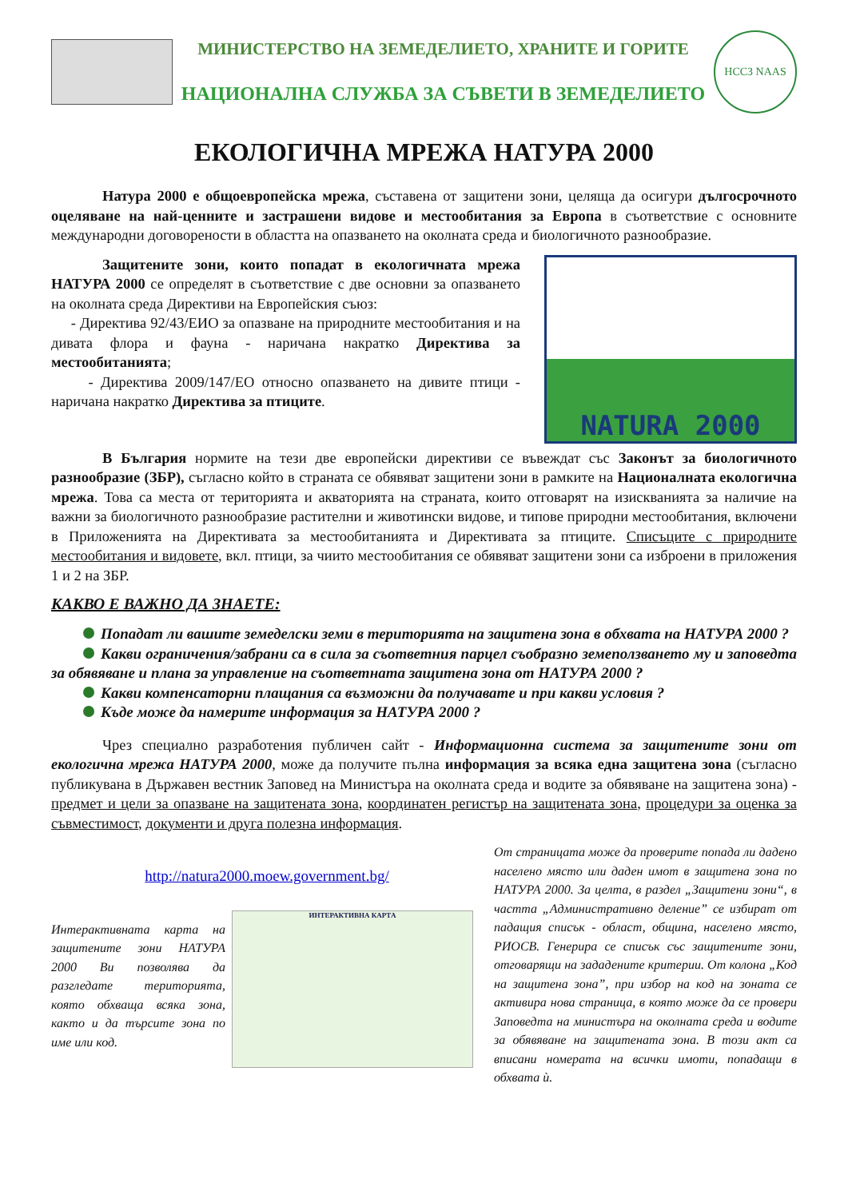МИНИСТЕРСТВО НА ЗЕМЕДЕЛИЕТО, ХРАНИТЕ И ГОРИТЕ
НАЦИОНАЛНА СЛУЖБА ЗА СЪВЕТИ В ЗЕМЕДЕЛИЕТО
НССЗ NAAS
ЕКОЛОГИЧНА МРЕЖА НАТУРА 2000
Натура 2000 е общоевропейска мрежа, съставена от защитени зони, целяща да осигури дългосрочното оцеляване на най-ценните и застрашени видове и местообитания за Европа в съответствие с основните международни договорености в областта на опазването на околната среда и биологичното разнообразие.
Защитените зони, които попадат в екологичната мрежа НАТУРА 2000 се определят в съответствие с две основни за опазването на околната среда Директиви на Европейския съюз:
- Директива 92/43/ЕИО за опазване на природните местообитания и на дивата флора и фауна - наричана накратко Директива за местообитанията;
- Директива 2009/147/ЕО относно опазването на дивите птици - наричана накратко Директива за птиците.
NATURA 2000
В България нормите на тези две европейски директиви се въвеждат със Законът за биологичното разнообразие (ЗБР), съгласно който в страната се обявяват защитени зони в рамките на Националната екологична мрежа. Това са места от територията и акваторията на страната, които отговарят на изискванията за наличие на важни за биологичното разнообразие растителни и животински видове, и типове природни местообитания, включени в Приложенията на Директивата за местообитанията и Директивата за птиците. Списъците с природните местообитания и видовете, вкл. птици, за чиито местообитания се обявяват защитени зони са изброени в приложения 1 и 2 на ЗБР.
КАКВО Е ВАЖНО ДА ЗНАЕТЕ:
Попадат ли вашите земеделски земи в територията на защитена зона в обхвата на НАТУРА 2000 ?
Какви ограничения/забрани са в сила за съответния парцел съобразно земеползването му и заповедта за обявяване и плана за управление на съответната защитена зона от НАТУРА 2000 ?
Какви компенсаторни плащания са възможни да получавате и при какви условия ?
Къде може да намерите информация за НАТУРА 2000 ?
Чрез специално разработения публичен сайт - Информационна система за защитените зони от екологична мрежа НАТУРА 2000, може да получите пълна информация за всяка една защитена зона (съгласно публикувана в Държавен вестник Заповед на Министъра на околната среда и водите за обявяване на защитена зона) - предмет и цели за опазване на защитената зона, координатен регистър на защитената зона, процедури за оценка за съвместимост, документи и друга полезна информация.
http://natura2000.moew.government.bg/
Интерактивната карта на защитените зони НАТУРА 2000 Ви позволява да разгледате територията, която обхваща всяка зона, както и да търсите зона по име или код.
ИНТЕРАКТИВНА КАРТА
От страницата може да проверите попада ли дадено населено място или даден имот в защитена зона по НАТУРА 2000. За целта, в раздел „Защитени зони“, в частта „Административно деление” се избират от падащия списък - област, община, населено място, РИОСВ. Генерира се списък със защитените зони, отговарящи на зададените критерии. От колона „Код на защитена зона”, при избор на код на зоната се активира нова страница, в която може да се провери Заповедта на министъра на околната среда и водите за обявяване на защитената зона. В този акт са вписани номерата на всички имоти, попадащи в обхвата ѝ.